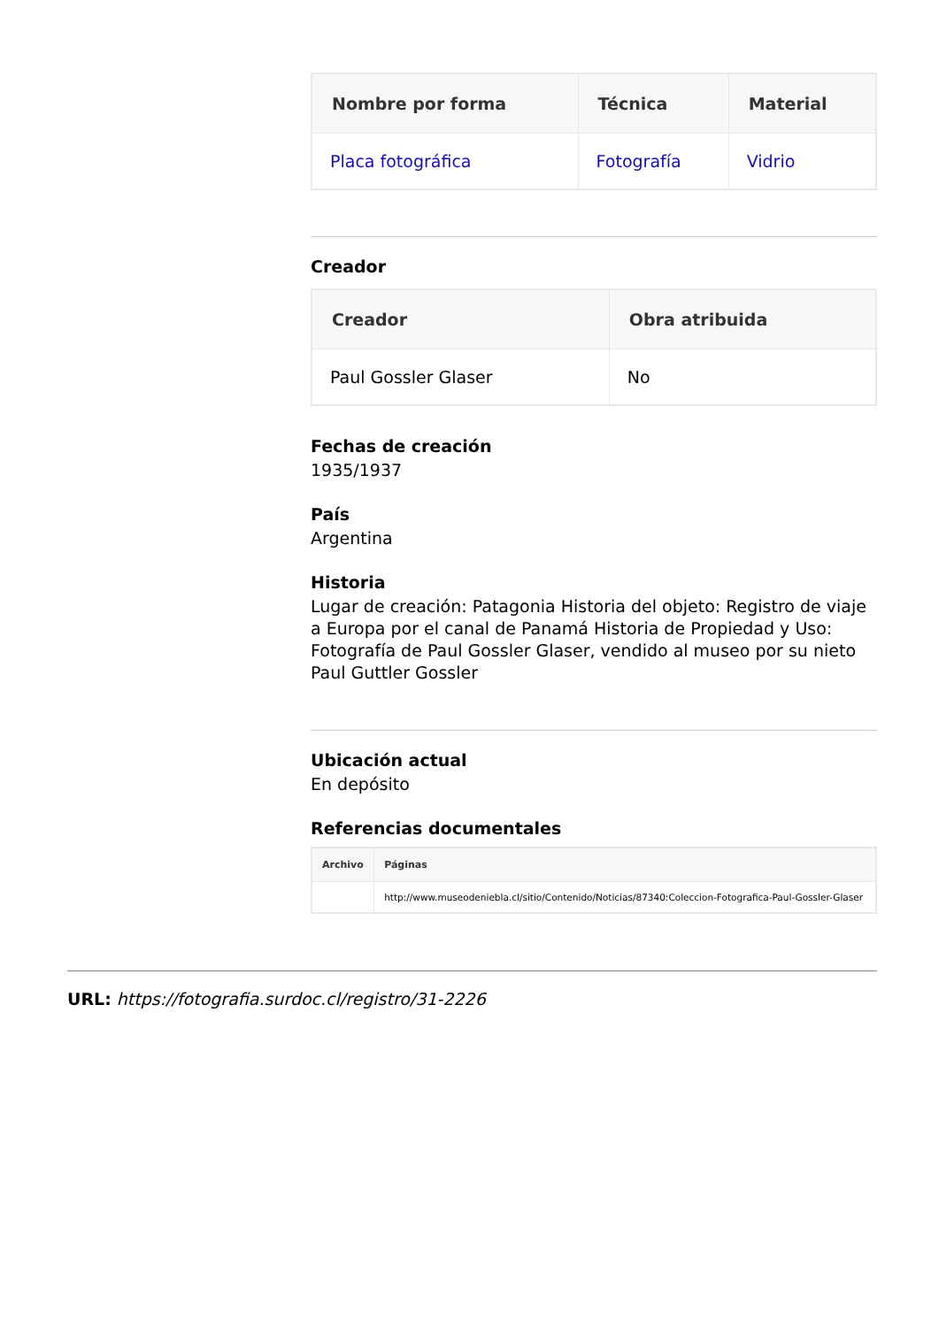| Nombre por forma | Técnica | Material |
| --- | --- | --- |
| Placa fotográfica | Fotografía | Vidrio |
Creador
| Creador | Obra atribuida |
| --- | --- |
| Paul Gossler Glaser | No |
Fechas de creación
1935/1937
País
Argentina
Historia
Lugar de creación: Patagonia Historia del objeto: Registro de viaje a Europa por el canal de Panamá Historia de Propiedad y Uso: Fotografía de Paul Gossler Glaser, vendido al museo por su nieto Paul Guttler Gossler
Ubicación actual
En depósito
Referencias documentales
| Archivo | Páginas |
| --- | --- |
| | http://www.museodeniebla.cl/sitio/Contenido/Noticias/87340:Coleccion-Fotografica-Paul-Gossler-Glaser |
URL: https://fotografia.surdoc.cl/registro/31-2226